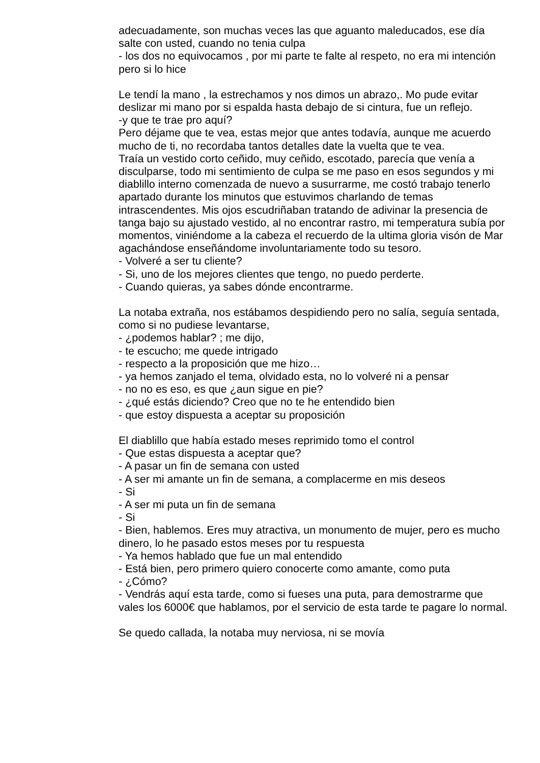adecuadamente, son muchas veces las que aguanto maleducados, ese día salte con usted, cuando no tenia culpa
- los dos no equivocamos , por mi parte te falte al respeto, no era mi intención pero si lo hice
Le tendí la mano , la estrechamos y nos dimos un abrazo,. Mo pude evitar deslizar mi mano por si espalda hasta debajo de si cintura, fue un reflejo.
-y que te trae pro aquí?
Pero déjame que te vea, estas mejor que antes todavía, aunque me acuerdo mucho de ti, no recordaba tantos detalles date la vuelta que te vea.
Traía un vestido corto ceñido, muy ceñido, escotado, parecía que venía a disculparse, todo mi sentimiento de culpa se me paso en esos segundos y mi diablillo interno comenzada de nuevo a susurrarme, me costó trabajo tenerlo apartado durante los minutos que estuvimos charlando de temas intrascendentes. Mis ojos escudriñaban tratando de adivinar la presencia de tanga bajo su ajustado vestido, al no encontrar rastro, mi temperatura subía por momentos, viniéndome a la cabeza el recuerdo de la ultima gloria visón de Mar agachándose enseñándome involuntariamente todo su tesoro.
- Volveré a ser tu cliente?
- Si, uno de los mejores clientes que tengo, no puedo perderte.
- Cuando quieras, ya sabes dónde encontrarme.
La notaba extraña, nos estábamos despidiendo pero no salía, seguía sentada, como si no pudiese levantarse,
- ¿podemos hablar? ; me dijo,
- te escucho; me quede intrigado
- respecto a la proposición que me hizo…
- ya hemos zanjado el tema, olvidado esta, no lo volveré ni a pensar
- no no es eso, es que ¿aun sigue en pie?
- ¿qué estás diciendo? Creo que no te he entendido bien
- que estoy dispuesta a aceptar su proposición
El diablillo que había estado meses reprimido tomo el control
- Que estas dispuesta a aceptar que?
- A pasar un fin de semana con usted
- A ser mi amante un fin de semana, a complacerme en mis deseos
- Si
- A ser mi puta un fin de semana
- Si
- Bien, hablemos. Eres muy atractiva, un monumento de mujer, pero es mucho dinero, lo he pasado estos meses por tu respuesta
- Ya hemos hablado que fue un mal entendido
- Está bien, pero primero quiero conocerte como amante, como puta
- ¿Cómo?
- Vendrás aquí esta tarde, como si fueses una puta, para demostrarme que vales los 6000€ que hablamos, por el servicio de esta tarde te pagare lo normal.
Se quedo callada, la notaba muy nerviosa, ni se movía